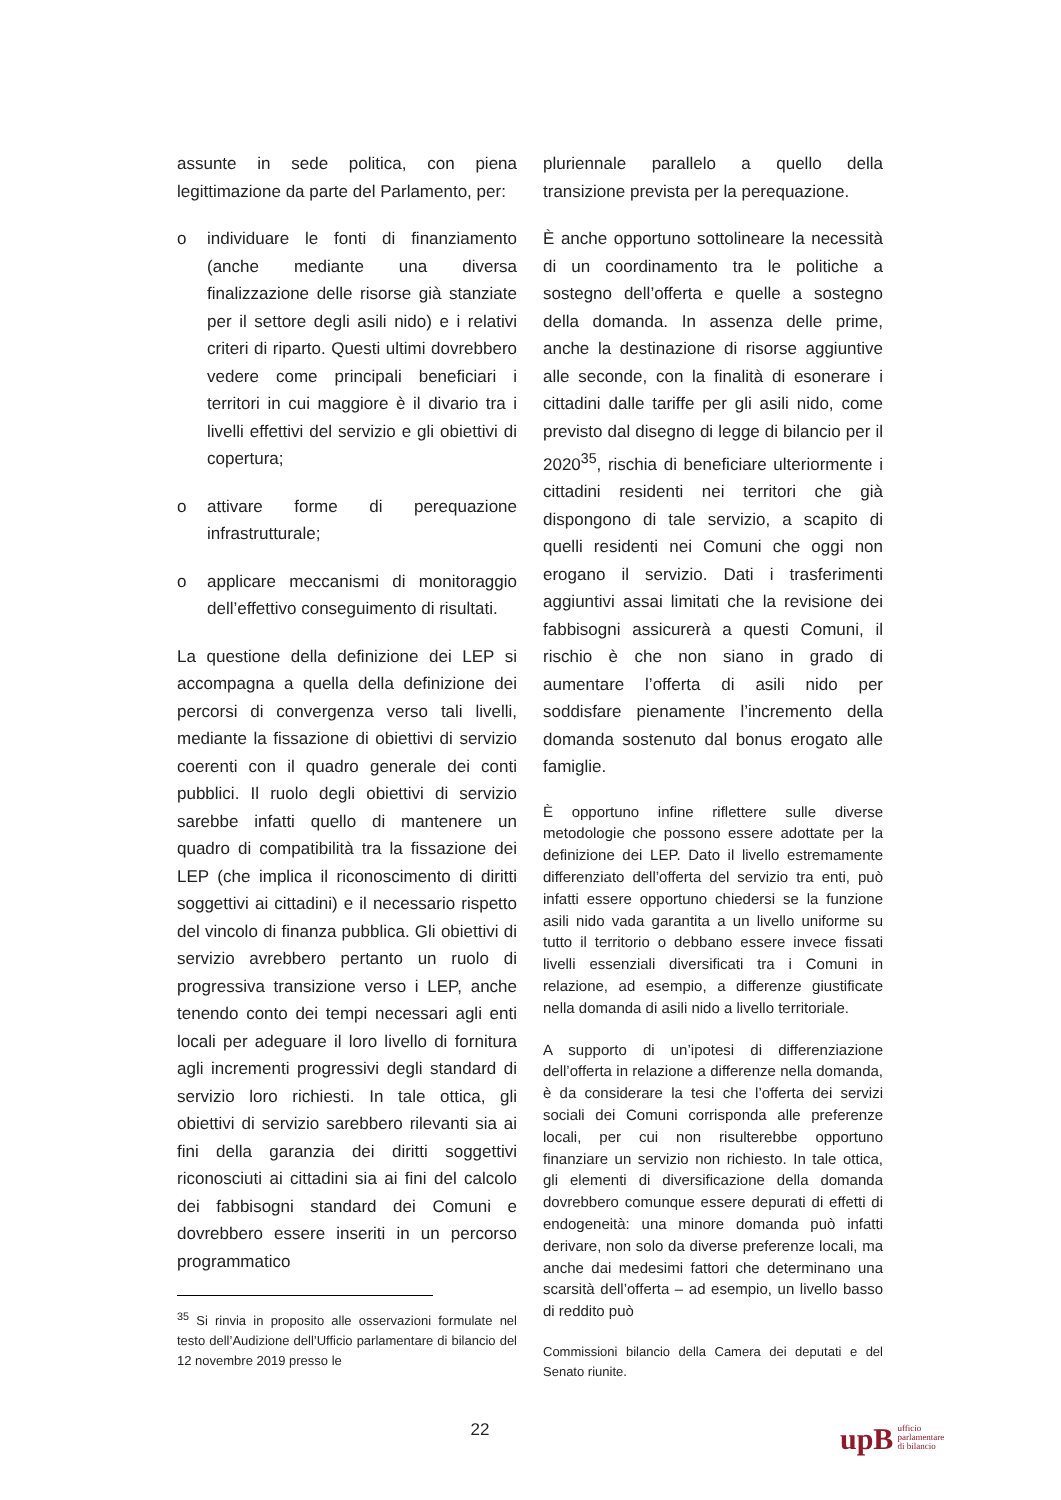assunte in sede politica, con piena legittimazione da parte del Parlamento, per:
o individuare le fonti di finanziamento (anche mediante una diversa finalizzazione delle risorse già stanziate per il settore degli asili nido) e i relativi criteri di riparto. Questi ultimi dovrebbero vedere come principali beneficiari i territori in cui maggiore è il divario tra i livelli effettivi del servizio e gli obiettivi di copertura;
o attivare forme di perequazione infrastrutturale;
o applicare meccanismi di monitoraggio dell’effettivo conseguimento di risultati.
La questione della definizione dei LEP si accompagna a quella della definizione dei percorsi di convergenza verso tali livelli, mediante la fissazione di obiettivi di servizio coerenti con il quadro generale dei conti pubblici. Il ruolo degli obiettivi di servizio sarebbe infatti quello di mantenere un quadro di compatibilità tra la fissazione dei LEP (che implica il riconoscimento di diritti soggettivi ai cittadini) e il necessario rispetto del vincolo di finanza pubblica. Gli obiettivi di servizio avrebbero pertanto un ruolo di progressiva transizione verso i LEP, anche tenendo conto dei tempi necessari agli enti locali per adeguare il loro livello di fornitura agli incrementi progressivi degli standard di servizio loro richiesti. In tale ottica, gli obiettivi di servizio sarebbero rilevanti sia ai fini della garanzia dei diritti soggettivi riconosciuti ai cittadini sia ai fini del calcolo dei fabbisogni standard dei Comuni e dovrebbero essere inseriti in un percorso programmatico
<sup>35</sup> Si rinvia in proposito alle osservazioni formulate nel testo dell’Audizione dell’Ufficio parlamentare di bilancio del 12 novembre 2019 presso le
pluriennale parallelo a quello della transizione prevista per la perequazione.
È anche opportuno sottolineare la necessità di un coordinamento tra le politiche a sostegno dell’offerta e quelle a sostegno della domanda. In assenza delle prime, anche la destinazione di risorse aggiuntive alle seconde, con la finalità di esonerare i cittadini dalle tariffe per gli asili nido, come previsto dal disegno di legge di bilancio per il 2020<sup>35</sup>, rischia di beneficiare ulteriormente i cittadini residenti nei territori che già dispongono di tale servizio, a scapito di quelli residenti nei Comuni che oggi non erogano il servizio. Dati i trasferimenti aggiuntivi assai limitati che la revisione dei fabbisogni assicurerà a questi Comuni, il rischio è che non siano in grado di aumentare l’offerta di asili nido per soddisfare pienamente l’incremento della domanda sostenuto dal bonus erogato alle famiglie.
È opportuno infine riflettere sulle diverse metodologie che possono essere adottate per la definizione dei LEP. Dato il livello estremamente differenziato dell’offerta del servizio tra enti, può infatti essere opportuno chiedersi se la funzione asili nido vada garantita a un livello uniforme su tutto il territorio o debbano essere invece fissati livelli essenziali diversificati tra i Comuni in relazione, ad esempio, a differenze giustificate nella domanda di asili nido a livello territoriale.
A supporto di un’ipotesi di differenziazione dell’offerta in relazione a differenze nella domanda, è da considerare la tesi che l’offerta dei servizi sociali dei Comuni corrisponda alle preferenze locali, per cui non risulterebbe opportuno finanziare un servizio non richiesto. In tale ottica, gli elementi di diversificazione della domanda dovrebbero comunque essere depurati di effetti di endogeneità: una minore domanda può infatti derivare, non solo da diverse preferenze locali, ma anche dai medesimi fattori che determinano una scarsità dell’offerta – ad esempio, un livello basso di reddito può
Commissioni bilancio della Camera dei deputati e del Senato riunite.
22
upB ufficio
parlamentare
di bilancio